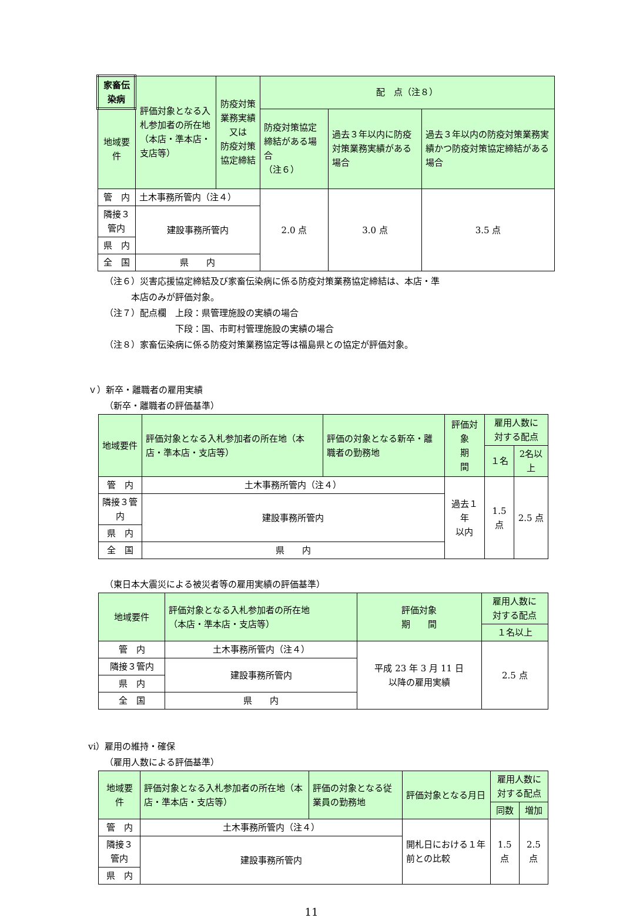| 家畜伝染病 | 評価対象となる入札参加者の所在地 （本店・準本店・支店等） | 防疫対策業務実績 又は 防疫対策協定締結 | 配 点（注８） | | |
| --- | --- | --- | --- | --- | --- |
| 地域要件 | | | 防疫対策協定締結がある場合 （注６） | 過去３年以内に防疫対策業務実績がある場合 | 過去３年以内の防疫対策業務実績かつ防疫対策協定締結がある場合 |
| 管 内 | 土木事務所管内（注４） | | 2.0 点 | 3.0 点 | 3.5 点 |
| 隣接３管内 | 建設事務所管内 | | | | |
| 県 内 | | | | | |
| 全 国 | 県 内 | | | | |
（注６）災害応援協定締結及び家畜伝染病に係る防疫対策業務協定締結は、本店・準
　　　本店のみが評価対象。
（注７）配点欄　上段：県管理施設の実績の場合
　　　　　　　　下段：国、市町村管理施設の実績の場合
（注８）家畜伝染病に係る防疫対策業務協定等は福島県との協定が評価対象。
ｖ）新卒・離職者の雇用実績
（新卒・離職者の評価基準）
| 地域要件 | 評価対象となる入札参加者の所在地（本店・準本店・支店等） | 評価の対象となる新卒・離職者の勤務地 | 評価対象 期 間 | 雇用人数に 対する配点 | |
| --- | --- | --- | --- | --- | --- |
| | | | | １名 | 2名以上 |
| 管 内 | 土木事務所管内（注４） | | 過去１年 以内 | 1.5 点 | 2.5 点 |
| 隣接３管内 | 建設事務所管内 | | | | |
| 県 内 | | | | | |
| 全 国 | 県 内 | | | | |
（東日本大震災による被災者等の雇用実績の評価基準）
| 地域要件 | 評価対象となる入札参加者の所在地 （本店・準本店・支店等） | 評価対象 期 間 | 雇用人数に 対する配点 |
| --- | --- | --- | --- |
| | | | １名以上 |
| 管 内 | 土木事務所管内（注４） | 平成 23 年 3 月 11 日 以降の雇用実績 | 2.5 点 |
| 隣接３管内 | 建設事務所管内 | | |
| 県 内 | | | |
| 全 国 | 県 内 | | |
ⅵ）雇用の維持・確保
（雇用人数による評価基準）
| 地域要件 | 評価対象となる入札参加者の所在地（本店・準本店・支店等） | 評価の対象となる従業員の勤務地 | 評価対象となる月日 | 雇用人数に 対する配点 | |
| --- | --- | --- | --- | --- | --- |
| | | | | 同数 | 増加 |
| 管 内 | 土木事務所管内（注４） | | 開札日における１年前との比較 | 1.5 点 | 2.5 点 |
| 隣接３管内 | 建設事務所管内 | | | | |
| 県 内 | | | | | |
11